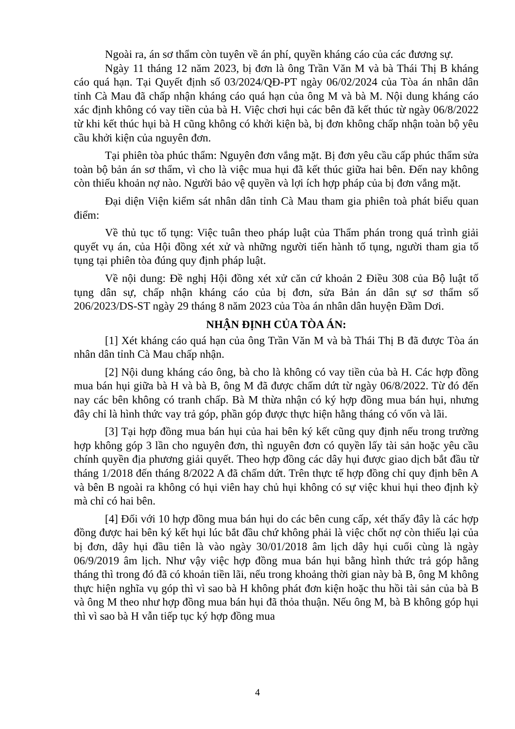Ngoài ra, án sơ thẩm còn tuyên về án phí, quyền kháng cáo của các đương sự.
Ngày 11 tháng 12 năm 2023, bị đơn là ông Trần Văn M và bà Thái Thị B kháng cáo quá hạn. Tại Quyết định số 03/2024/QĐ-PT ngày 06/02/2024 của Tòa án nhân dân tỉnh Cà Mau đã chấp nhận kháng cáo quá hạn của ông M và bà M. Nội dung kháng cáo xác định không có vay tiền của bà H. Việc chơi hụi các bên đã kết thúc từ ngày 06/8/2022 từ khi kết thúc hụi bà H cũng không có khởi kiện bà, bị đơn không chấp nhận toàn bộ yêu cầu khởi kiện của nguyên đơn.
Tại phiên tòa phúc thẩm: Nguyên đơn vắng mặt. Bị đơn yêu cầu cấp phúc thẩm sửa toàn bộ bản án sơ thẩm, vì cho là việc mua hụi đã kết thúc giữa hai bên. Đến nay không còn thiếu khoản nợ nào. Người bảo vệ quyền và lợi ích hợp pháp của bị đơn vắng mặt.
Đại diện Viện kiểm sát nhân dân tỉnh Cà Mau tham gia phiên toà phát biểu quan điểm:
Về thủ tục tố tụng: Việc tuân theo pháp luật của Thẩm phán trong quá trình giải quyết vụ án, của Hội đồng xét xử và những người tiến hành tố tụng, người tham gia tố tụng tại phiên tòa đúng quy định pháp luật.
Về nội dung: Đề nghị Hội đồng xét xử căn cứ khoản 2 Điều 308 của Bộ luật tố tụng dân sự, chấp nhận kháng cáo của bị đơn, sửa Bản án dân sự sơ thẩm số 206/2023/DS-ST ngày 29 tháng 8 năm 2023 của Tòa án nhân dân huyện Đầm Dơi.
NHẬN ĐỊNH CỦA TÒA ÁN:
[1] Xét kháng cáo quá hạn của ông Trần Văn M và bà Thái Thị B đã được Tòa án nhân dân tỉnh Cà Mau chấp nhận.
[2] Nội dung kháng cáo ông, bà cho là không có vay tiền của bà H. Các hợp đồng mua bán hụi giữa bà H và bà B, ông M đã được chấm dứt từ ngày 06/8/2022. Từ đó đến nay các bên không có tranh chấp. Bà M thừa nhận có ký hợp đồng mua bán hụi, nhưng đây chỉ là hình thức vay trả góp, phần góp được thực hiện hằng tháng có vốn và lãi.
[3] Tại hợp đồng mua bán hụi của hai bên ký kết cũng quy định nếu trong trường hợp không góp 3 lần cho nguyên đơn, thì nguyên đơn có quyền lấy tài sản hoặc yêu cầu chính quyền địa phương giải quyết. Theo hợp đồng các dây hụi được giao dịch bắt đầu từ tháng 1/2018 đến tháng 8/2022 A đã chấm dứt. Trên thực tế hợp đồng chỉ quy định bên A và bên B ngoài ra không có hụi viên hay chủ hụi không có sự việc khui hụi theo định kỳ mà chỉ có hai bên.
[4] Đối với 10 hợp đồng mua bán hụi do các bên cung cấp, xét thấy đây là các hợp đồng được hai bên ký kết hụi lúc bắt đầu chứ không phải là việc chốt nợ còn thiếu lại của bị đơn, dây hụi đầu tiên là vào ngày 30/01/2018 âm lịch dây hụi cuối cùng là ngày 06/9/2019 âm lịch. Như vậy việc hợp đồng mua bán hụi bằng hình thức trả góp hằng tháng thì trong đó đã có khoản tiền lãi, nếu trong khoảng thời gian này bà B, ông M không thực hiện nghĩa vụ góp thì vì sao bà H không phát đơn kiện hoặc thu hồi tài sản của bà B và ông M theo như hợp đồng mua bán hụi đã thỏa thuận. Nếu ông M, bà B không góp hụi thì vì sao bà H vẫn tiếp tục ký hợp đồng mua
4